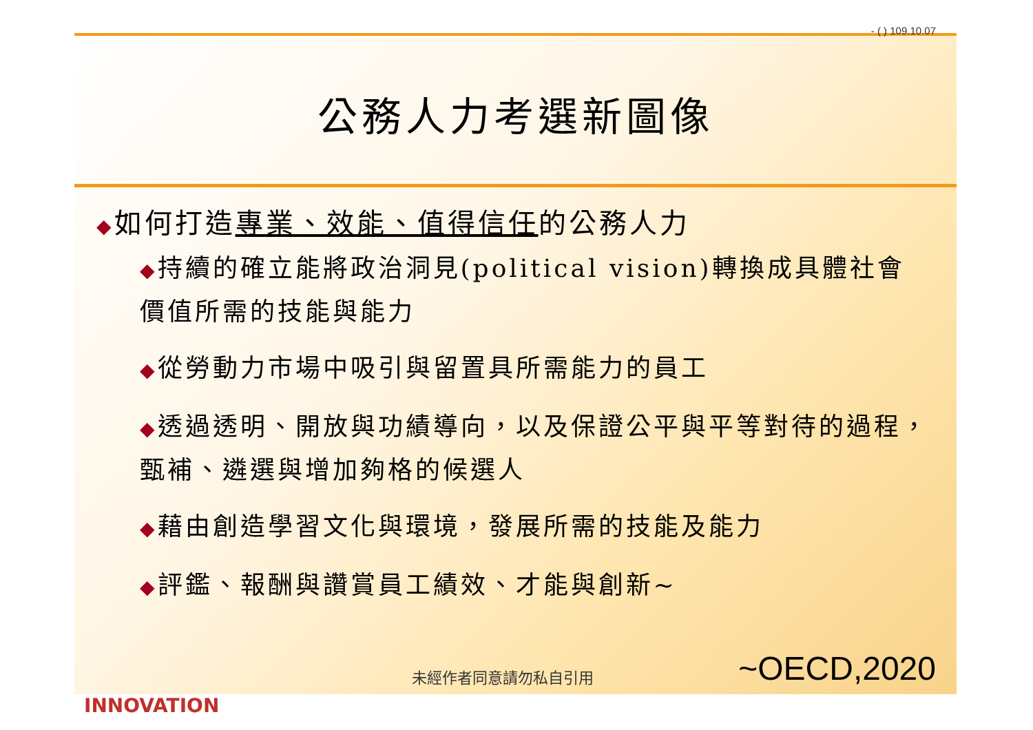- ( ) 109.10.07
公務人力考選新圖像
◆如何打造專業、效能、值得信任的公務人力
◆持續的確立能將政治洞見(political vision)轉換成具體社會價值所需的技能與能力
◆從勞動力市場中吸引與留置具所需能力的員工
◆透過透明、開放與功績導向，以及保證公平與平等對待的過程，甄補、遴選與增加夠格的候選人
◆藉由創造學習文化與環境，發展所需的技能及能力
◆評鑑、報酬與讚賞員工績效、才能與創新~
未經作者同意請勿私自引用 ~OECD,2020
INNOVATION